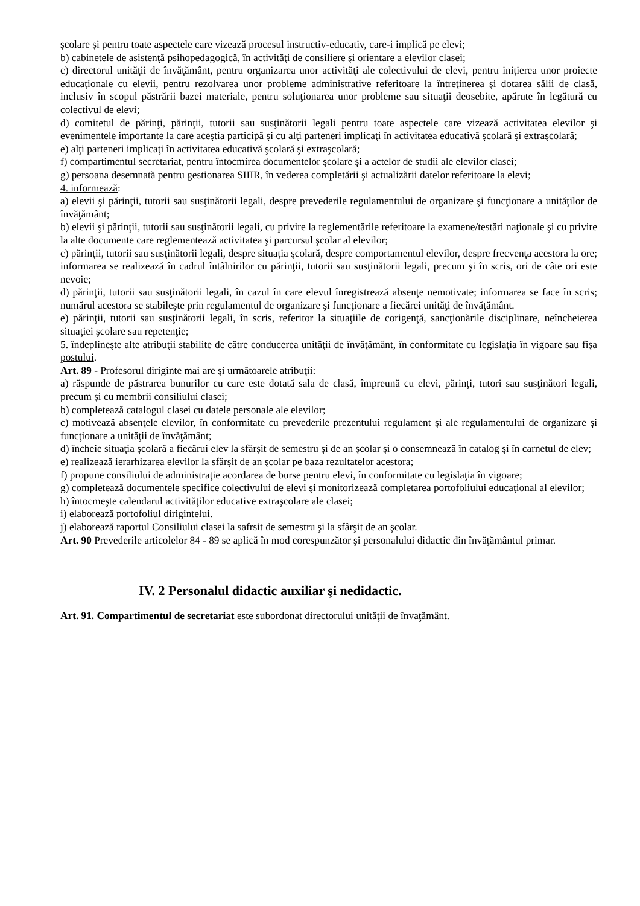şcolare şi pentru toate aspectele care vizează procesul instructiv-educativ, care-i implică pe elevi;
b) cabinetele de asistenţă psihopedagogică, în activităţi de consiliere şi orientare a elevilor clasei;
c) directorul unităţii de învăţământ, pentru organizarea unor activităţi ale colectivului de elevi, pentru iniţierea unor proiecte educaţionale cu elevii, pentru rezolvarea unor probleme administrative referitoare la întreţinerea şi dotarea sălii de clasă, inclusiv în scopul păstrării bazei materiale, pentru soluţionarea unor probleme sau situaţii deosebite, apărute în legătură cu colectivul de elevi;
d) comitetul de părinţi, părinţii, tutorii sau susţinătorii legali pentru toate aspectele care vizează activitatea elevilor şi evenimentele importante la care aceştia participă şi cu alţi parteneri implicaţi în activitatea educativă şcolară şi extraşcolară;
e) alţi parteneri implicaţi în activitatea educativă şcolară şi extraşcolară;
f) compartimentul secretariat, pentru întocmirea documentelor şcolare şi a actelor de studii ale elevilor clasei;
g) persoana desemnată pentru gestionarea SIIIR, în vederea completării şi actualizării datelor referitoare la elevi;
4. informează:
a) elevii şi părinţii, tutorii sau susţinătorii legali, despre prevederile regulamentului de organizare şi funcţionare a unităţilor de învăţământ;
b) elevii şi părinţii, tutorii sau susţinătorii legali, cu privire la reglementările referitoare la examene/testări naţionale şi cu privire la alte documente care reglementează activitatea şi parcursul şcolar al elevilor;
c) părinţii, tutorii sau susţinătorii legali, despre situaţia şcolară, despre comportamentul elevilor, despre frecvenţa acestora la ore; informarea se realizează în cadrul întâlnirilor cu părinţii, tutorii sau susţinătorii legali, precum şi în scris, ori de câte ori este nevoie;
d) părinţii, tutorii sau susţinătorii legali, în cazul în care elevul înregistrează absenţe nemotivate; informarea se face în scris; numărul acestora se stabileşte prin regulamentul de organizare şi funcţionare a fiecărei unităţi de învăţământ.
e) părinţii, tutorii sau susţinătorii legali, în scris, referitor la situaţiile de corigenţă, sancţionările disciplinare, neîncheierea situaţiei şcolare sau repetenţie;
5. îndeplineşte alte atribuţii stabilite de către conducerea unităţii de învăţământ, în conformitate cu legislaţia în vigoare sau fişa postului.
Art. 89 - Profesorul diriginte mai are şi următoarele atribuţii:
a) răspunde de păstrarea bunurilor cu care este dotată sala de clasă, împreună cu elevi, părinţi, tutori sau susţinători legali, precum şi cu membrii consiliului clasei;
b) completează catalogul clasei cu datele personale ale elevilor;
c) motivează absenţele elevilor, în conformitate cu prevederile prezentului regulament şi ale regulamentului de organizare şi funcţionare a unităţii de învăţământ;
d) încheie situaţia şcolară a fiecărui elev la sfârşit de semestru şi de an şcolar şi o consemnează în catalog şi în carnetul de elev;
e) realizează ierarhizarea elevilor la sfârşit de an şcolar pe baza rezultatelor acestora;
f) propune consiliului de administraţie acordarea de burse pentru elevi, în conformitate cu legislaţia în vigoare;
g) completează documentele specifice colectivului de elevi şi monitorizează completarea portofoliului educaţional al elevilor;
h) întocmeşte calendarul activităţilor educative extraşcolare ale clasei;
i) elaborează portofoliul dirigintelui.
j) elaborează raportul Consiliului clasei la safrsit de semestru şi la sfârşit de an şcolar.
Art. 90 Prevederile articolelor 84 - 89 se aplică în mod corespunzător şi personalului didactic din învăţământul primar.
IV. 2 Personalul didactic auxiliar şi nedidactic.
Art. 91. Compartimentul de secretariat este subordonat directorului unităţii de învaţământ.